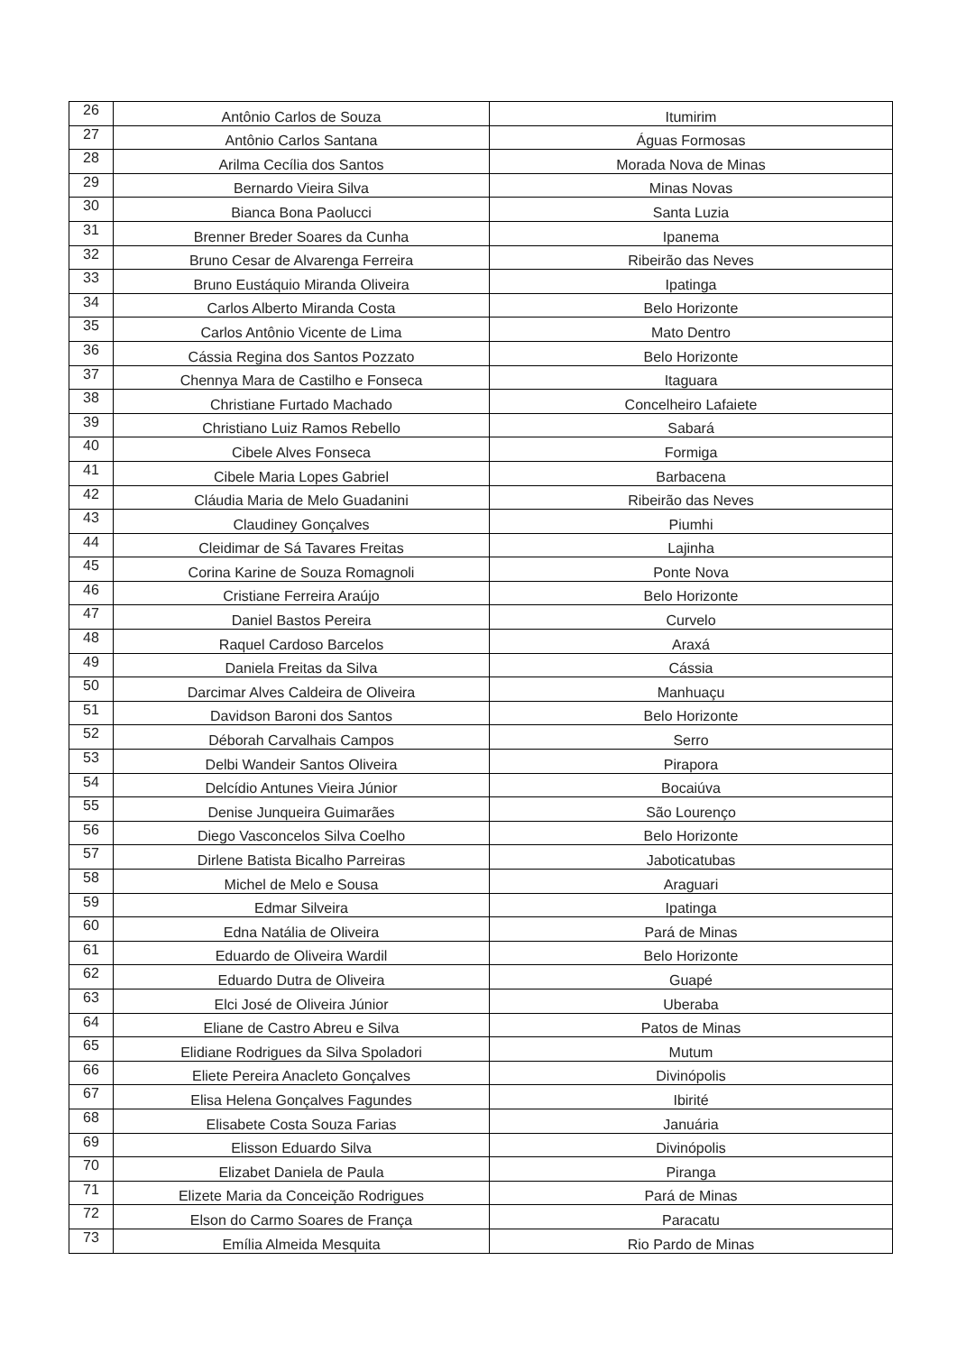| 26 | Antônio Carlos de Souza | Itumirim |
| 27 | Antônio Carlos Santana | Águas Formosas |
| 28 | Arilma Cecília dos Santos | Morada Nova de Minas |
| 29 | Bernardo Vieira Silva | Minas Novas |
| 30 | Bianca Bona Paolucci | Santa Luzia |
| 31 | Brenner Breder Soares da Cunha | Ipanema |
| 32 | Bruno Cesar de Alvarenga Ferreira | Ribeirão das Neves |
| 33 | Bruno Eustáquio Miranda Oliveira | Ipatinga |
| 34 | Carlos Alberto Miranda Costa | Belo Horizonte |
| 35 | Carlos Antônio Vicente de Lima | Mato Dentro |
| 36 | Cássia Regina dos Santos Pozzato | Belo Horizonte |
| 37 | Chennya Mara de Castilho e Fonseca | Itaguara |
| 38 | Christiane Furtado Machado | Concelheiro Lafaiete |
| 39 | Christiano Luiz Ramos Rebello | Sabará |
| 40 | Cibele Alves Fonseca | Formiga |
| 41 | Cibele Maria Lopes Gabriel | Barbacena |
| 42 | Cláudia Maria de Melo Guadanini | Ribeirão das Neves |
| 43 | Claudiney Gonçalves | Piumhi |
| 44 | Cleidimar de Sá Tavares Freitas | Lajinha |
| 45 | Corina Karine de Souza Romagnoli | Ponte Nova |
| 46 | Cristiane Ferreira Araújo | Belo Horizonte |
| 47 | Daniel Bastos Pereira | Curvelo |
| 48 | Raquel Cardoso Barcelos | Araxá |
| 49 | Daniela Freitas da Silva | Cássia |
| 50 | Darcimar Alves Caldeira de Oliveira | Manhuaçu |
| 51 | Davidson Baroni dos Santos | Belo Horizonte |
| 52 | Déborah Carvalhais Campos | Serro |
| 53 | Delbi Wandeir Santos Oliveira | Pirapora |
| 54 | Delcídio Antunes Vieira Júnior | Bocaiúva |
| 55 | Denise Junqueira Guimarães | São Lourenço |
| 56 | Diego Vasconcelos Silva Coelho | Belo Horizonte |
| 57 | Dirlene Batista Bicalho Parreiras | Jaboticatubas |
| 58 | Michel de Melo e Sousa | Araguari |
| 59 | Edmar Silveira | Ipatinga |
| 60 | Edna Natália de Oliveira | Pará de Minas |
| 61 | Eduardo de Oliveira Wardil | Belo Horizonte |
| 62 | Eduardo Dutra de Oliveira | Guapé |
| 63 | Elci José de Oliveira Júnior | Uberaba |
| 64 | Eliane de Castro Abreu e Silva | Patos de Minas |
| 65 | Elidiane Rodrigues da Silva Spoladori | Mutum |
| 66 | Eliete Pereira Anacleto Gonçalves | Divinópolis |
| 67 | Elisa Helena Gonçalves Fagundes | Ibirité |
| 68 | Elisabete Costa Souza Farias | Januária |
| 69 | Elisson Eduardo Silva | Divinópolis |
| 70 | Elizabet Daniela de Paula | Piranga |
| 71 | Elizete Maria da Conceição Rodrigues | Pará de Minas |
| 72 | Elson do Carmo Soares de França | Paracatu |
| 73 | Emília Almeida Mesquita | Rio Pardo de Minas |